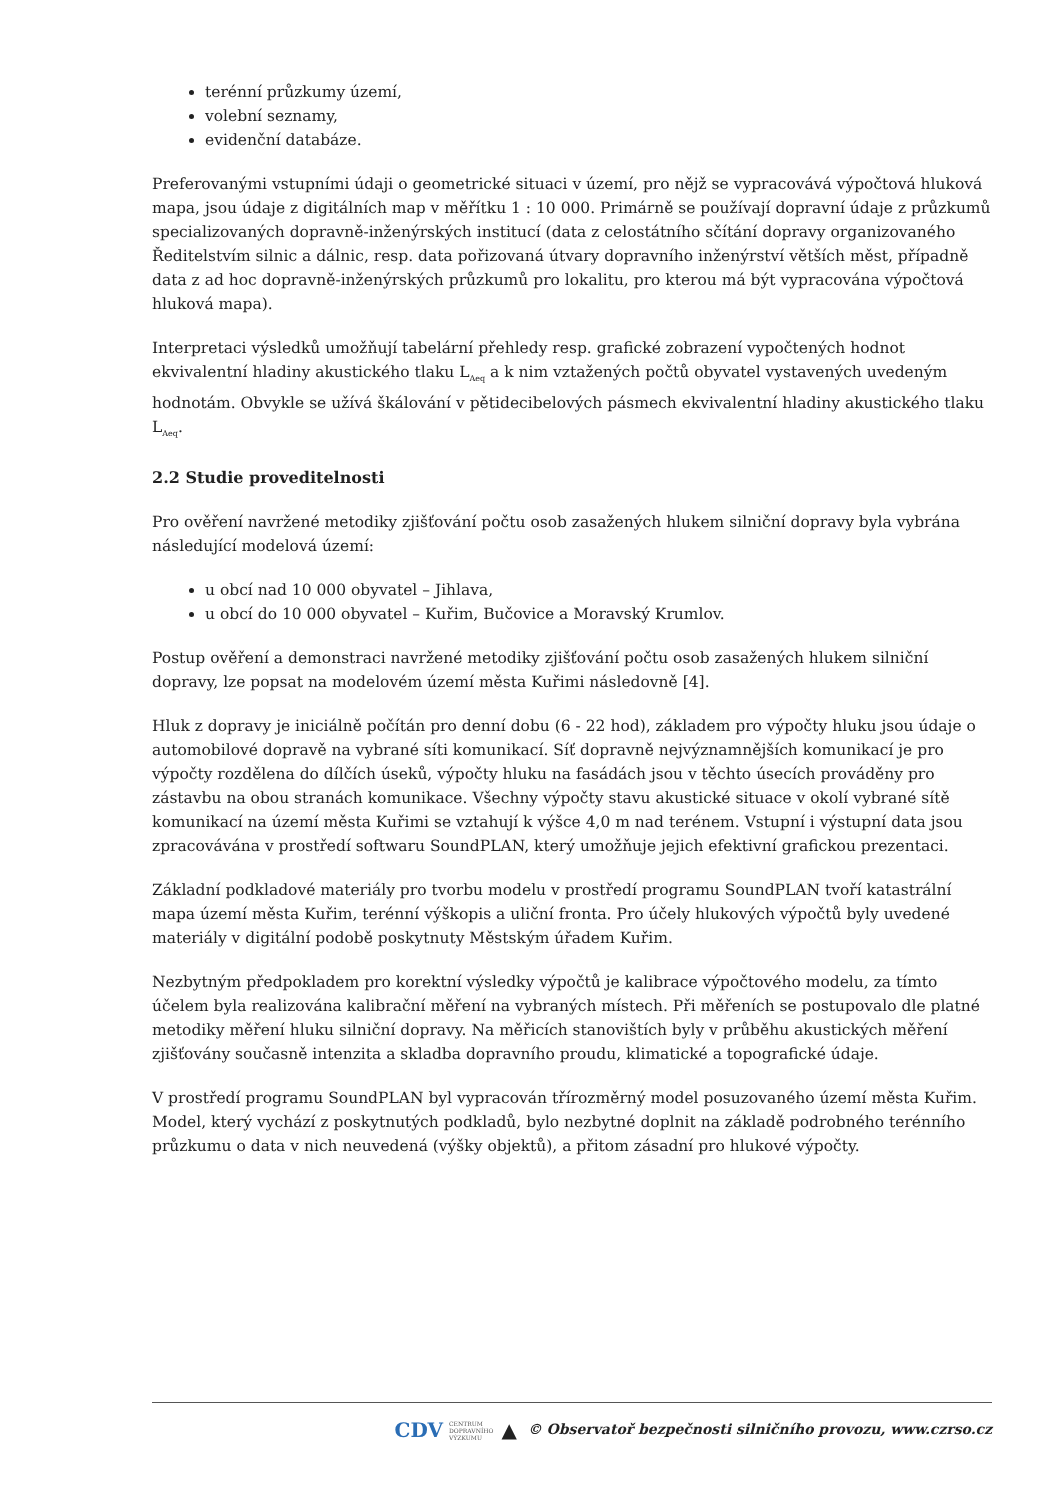terénní průzkumy území,
volební seznamy,
evidenční databáze.
Preferovanými vstupními údaji o geometrické situaci v území, pro nějž se vypracovává výpočtová hluková mapa, jsou údaje z digitálních map v měřítku 1 : 10 000. Primárně se používají dopravní údaje z průzkumů specializovaných dopravně-inženýrských institucí (data z celostátního sčítání dopravy organizovaného Ředitelstvím silnic a dálnic, resp. data pořizovaná útvary dopravního inženýrství větších měst, případně data z ad hoc dopravně-inženýrských průzkumů pro lokalitu, pro kterou má být vypracována výpočtová hluková mapa).
Interpretaci výsledků umožňují tabelární přehledy resp. grafické zobrazení vypočtených hodnot ekvivalentní hladiny akustického tlaku L<sub>Aeq</sub> a k nim vztažených počtů obyvatel vystavených uvedeným hodnotám. Obvykle se užívá škálování v pětidecibelových pásmech ekvivalentní hladiny akustického tlaku L<sub>Aeq</sub>.
2.2 Studie proveditelnosti
Pro ověření navržené metodiky zjišťování počtu osob zasažených hlukem silniční dopravy byla vybrána následující modelová území:
u obcí nad 10 000 obyvatel – Jihlava,
u obcí do 10 000 obyvatel – Kuřim, Bučovice a Moravský Krumlov.
Postup ověření a demonstraci navržené metodiky zjišťování počtu osob zasažených hlukem silniční dopravy, lze popsat na modelovém území města Kuřimi následovně [4].
Hluk z dopravy je iniciálně počítán pro denní dobu (6 - 22 hod), základem pro výpočty hluku jsou údaje o automobilové dopravě na vybrané síti komunikací. Síť dopravně nejvýznamnějších komunikací je pro výpočty rozdělena do dílčích úseků, výpočty hluku na fasádách jsou v těchto úsecích prováděny pro zástavbu na obou stranách komunikace. Všechny výpočty stavu akustické situace v okolí vybrané sítě komunikací na území města Kuřimi se vztahují k výšce 4,0 m nad terénem. Vstupní i výstupní data jsou zpracovávána v prostředí softwaru SoundPLAN, který umožňuje jejich efektivní grafickou prezentaci.
Základní podkladové materiály pro tvorbu modelu v prostředí programu SoundPLAN tvoří katastrální mapa území města Kuřim, terénní výškopis a uliční fronta. Pro účely hlukových výpočtů byly uvedené materiály v digitální podobě poskytnuty Městským úřadem Kuřim.
Nezbytným předpokladem pro korektní výsledky výpočtů je kalibrace výpočtového modelu, za tímto účelem byla realizována kalibrační měření na vybraných místech. Při měřeních se postupovalo dle platné metodiky měření hluku silniční dopravy. Na měřicích stanovištích byly v průběhu akustických měření zjišťovány současně intenzita a skladba dopravního proudu, klimatické a topografické údaje.
V prostředí programu SoundPLAN byl vypracován třírozměrný model posuzovaného území města Kuřim. Model, který vychází z poskytnutých podkladů, bylo nezbytné doplnit na základě podrobného terénního průzkumu o data v nich neuvedená (výšky objektů), a přitom zásadní pro hlukové výpočty.
CDV CENTRUM
DOPRAVNÍHO
VÝZKUMU ▲ © Observatoř bezpečnosti silničního provozu, www.czrso.cz